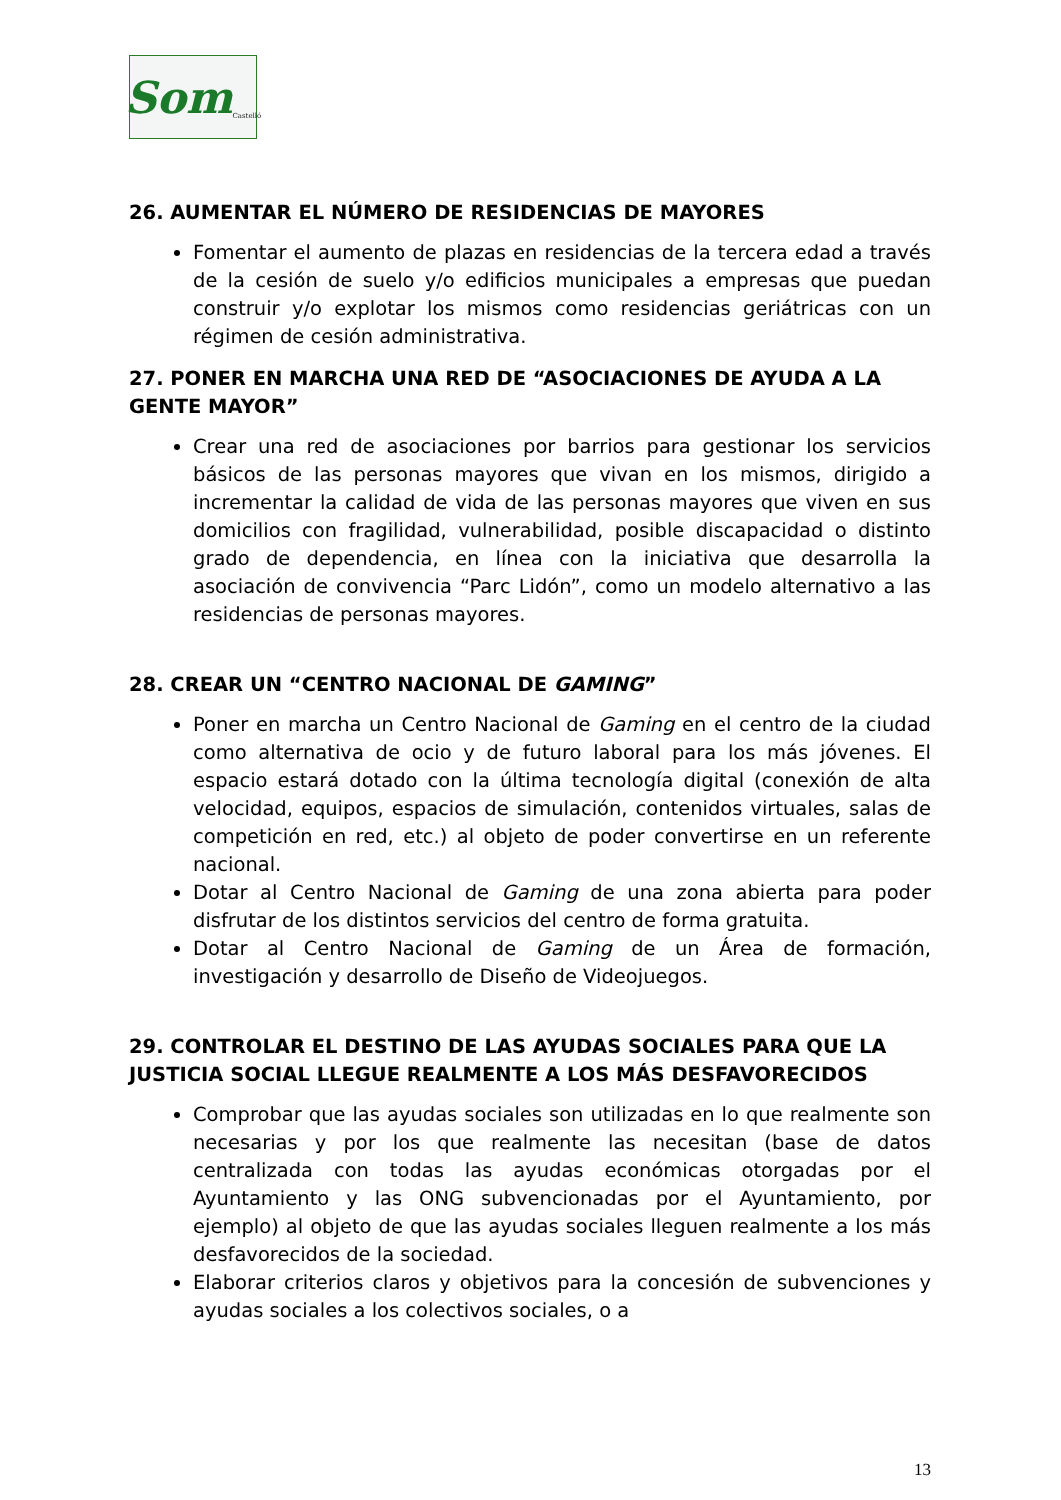Som Castelló
26. AUMENTAR EL NÚMERO DE RESIDENCIAS DE MAYORES
Fomentar el aumento de plazas en residencias de la tercera edad a través de la cesión de suelo y/o edificios municipales a empresas que puedan construir y/o explotar los mismos como residencias geriátricas con un régimen de cesión administrativa.
27. PONER EN MARCHA UNA RED DE “ASOCIACIONES DE AYUDA A LA GENTE MAYOR”
Crear una red de asociaciones por barrios para gestionar los servicios básicos de las personas mayores que vivan en los mismos, dirigido a incrementar la calidad de vida de las personas mayores que viven en sus domicilios con fragilidad, vulnerabilidad, posible discapacidad o distinto grado de dependencia, en línea con la iniciativa que desarrolla la asociación de convivencia “Parc Lidón”, como un modelo alternativo a las residencias de personas mayores.
28. CREAR UN “CENTRO NACIONAL DE GAMING”
Poner en marcha un Centro Nacional de Gaming en el centro de la ciudad como alternativa de ocio y de futuro laboral para los más jóvenes. El espacio estará dotado con la última tecnología digital (conexión de alta velocidad, equipos, espacios de simulación, contenidos virtuales, salas de competición en red, etc.) al objeto de poder convertirse en un referente nacional.
Dotar al Centro Nacional de Gaming de una zona abierta para poder disfrutar de los distintos servicios del centro de forma gratuita.
Dotar al Centro Nacional de Gaming de un Área de formación, investigación y desarrollo de Diseño de Videojuegos.
29. CONTROLAR EL DESTINO DE LAS AYUDAS SOCIALES PARA QUE LA JUSTICIA SOCIAL LLEGUE REALMENTE A LOS MÁS DESFAVORECIDOS
Comprobar que las ayudas sociales son utilizadas en lo que realmente son necesarias y por los que realmente las necesitan (base de datos centralizada con todas las ayudas económicas otorgadas por el Ayuntamiento y las ONG subvencionadas por el Ayuntamiento, por ejemplo) al objeto de que las ayudas sociales lleguen realmente a los más desfavorecidos de la sociedad.
Elaborar criterios claros y objetivos para la concesión de subvenciones y ayudas sociales a los colectivos sociales, o a
13